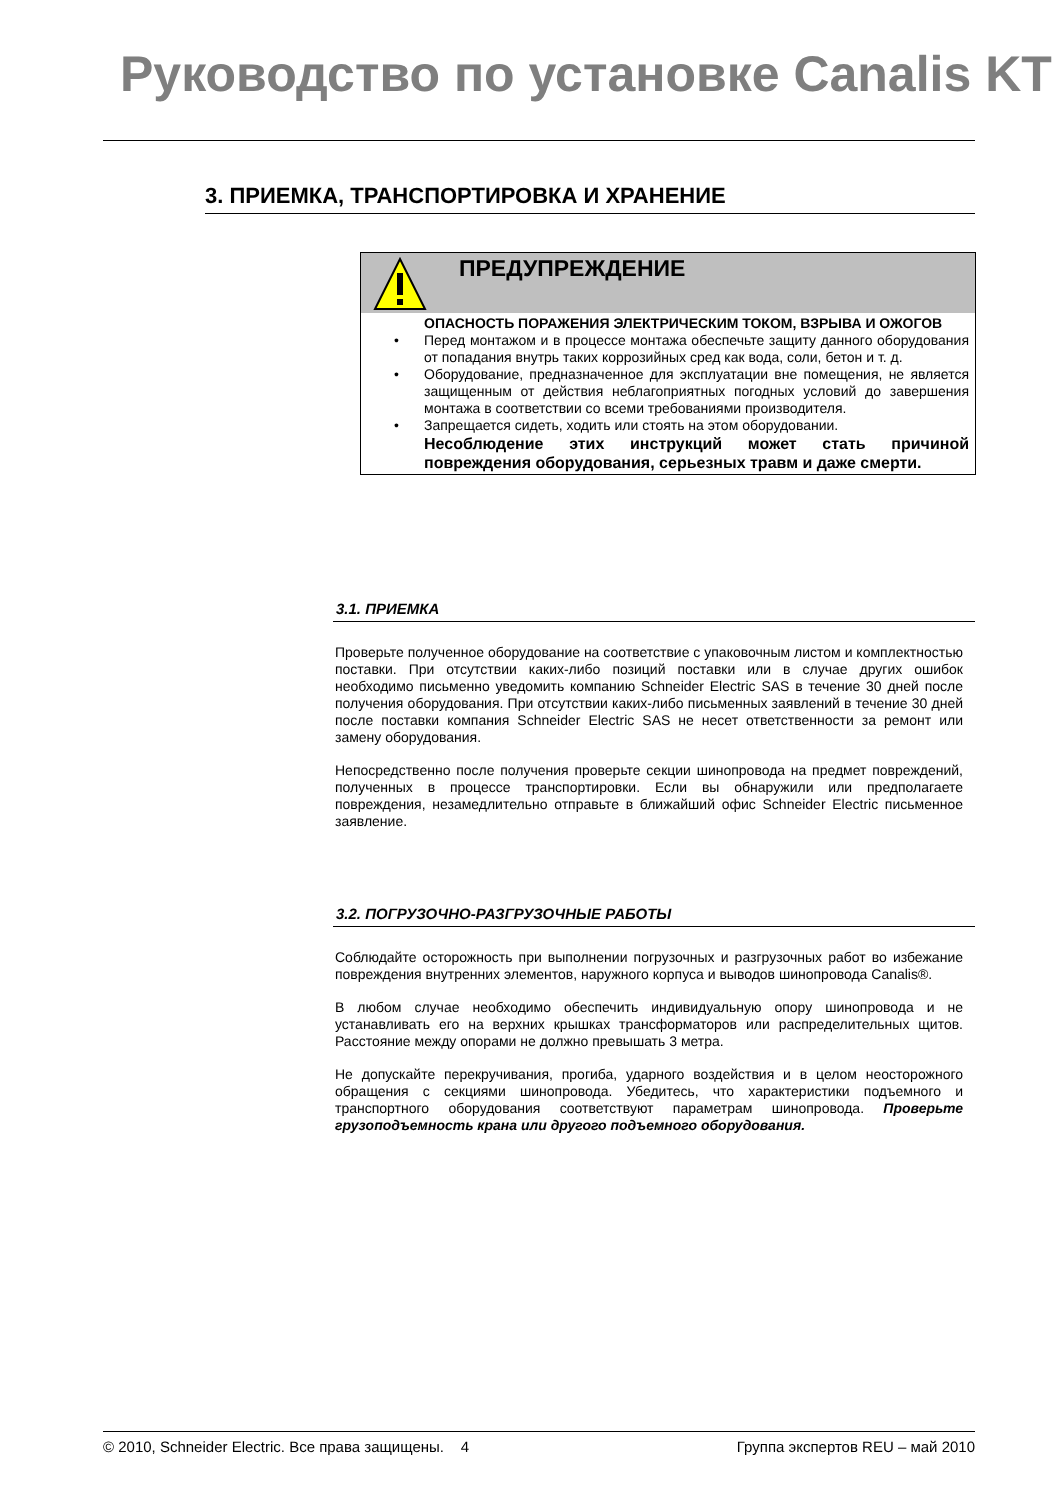Руководство по установке Canalis KT
3. ПРИЕМКА, ТРАНСПОРТИРОВКА И ХРАНЕНИЕ
ПРЕДУПРЕЖДЕНИЕ
ОПАСНОСТЬ ПОРАЖЕНИЯ ЭЛЕКТРИЧЕСКИМ ТОКОМ, ВЗРЫВА И ОЖОГОВ
• Перед монтажом и в процессе монтажа обеспечьте защиту данного оборудования от попадания внутрь таких коррозийных сред как вода, соли, бетон и т. д.
• Оборудование, предназначенное для эксплуатации вне помещения, не является защищенным от действия неблагоприятных погодных условий до завершения монтажа в соответствии со всеми требованиями производителя.
• Запрещается сидеть, ходить или стоять на этом оборудовании.
Несоблюдение этих инструкций может стать причиной повреждения оборудования, серьезных травм и даже смерти.
3.1. ПРИЕМКА
Проверьте полученное оборудование на соответствие с упаковочным листом и комплектностью поставки. При отсутствии каких-либо позиций поставки или в случае других ошибок необходимо письменно уведомить компанию Schneider Electric SAS в течение 30 дней после получения оборудования. При отсутствии каких-либо письменных заявлений в течение 30 дней после поставки компания Schneider Electric SAS не несет ответственности за ремонт или замену оборудования.
Непосредственно после получения проверьте секции шинопровода на предмет повреждений, полученных в процессе транспортировки. Если вы обнаружили или предполагаете повреждения, незамедлительно отправьте в ближайший офис Schneider Electric письменное заявление.
3.2. ПОГРУЗОЧНО-РАЗГРУЗОЧНЫЕ РАБОТЫ
Соблюдайте осторожность при выполнении погрузочных и разгрузочных работ во избежание повреждения внутренних элементов, наружного корпуса и выводов шинопровода Canalis®.
В любом случае необходимо обеспечить индивидуальную опору шинопровода и не устанавливать его на верхних крышках трансформаторов или распределительных щитов. Расстояние между опорами не должно превышать 3 метра.
Не допускайте перекручивания, прогиба, ударного воздействия и в целом неосторожного обращения с секциями шинопровода. Убедитесь, что характеристики подъемного и транспортного оборудования соответствуют параметрам шинопровода. Проверьте грузоподъемность крана или другого подъемного оборудования.
© 2010, Schneider Electric. Все права защищены. 4 Группа экспертов REU – май 2010